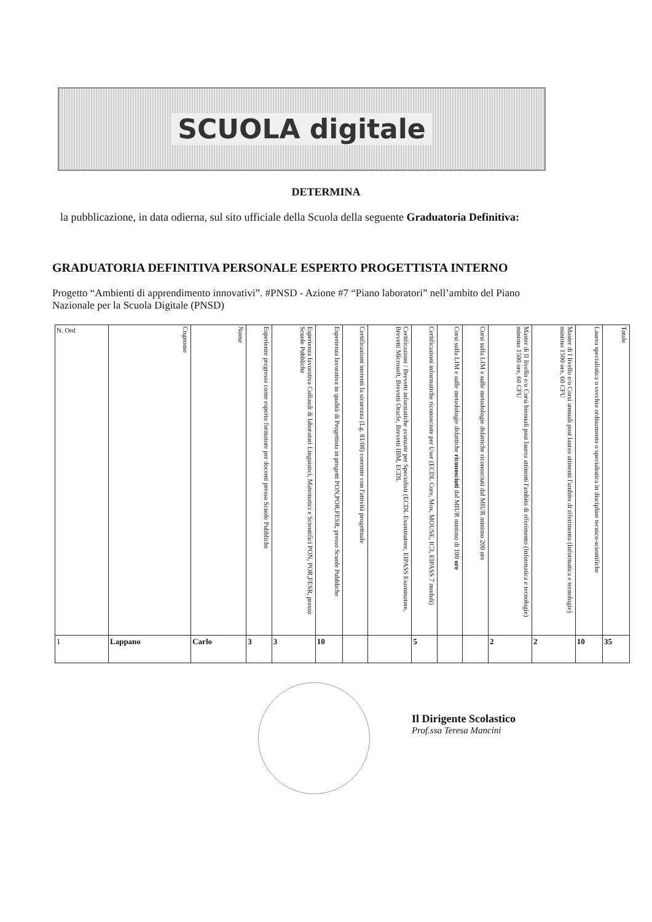SCUOLA digitale
DETERMINA
la pubblicazione, in data odierna, sul sito ufficiale della Scuola della seguente Graduatoria Definitiva:
GRADUATORIA DEFINITIVA PERSONALE ESPERTO PROGETTISTA INTERNO
Progetto “Ambienti di apprendimento innovativi”. #PNSD - Azione #7 “Piano laboratori” nell’ambito del Piano Nazionale per la Scuola Digitale (PNSD)
| N. Ord | Cognome | Nome | Esperienze pregresse come esperto formatore per docenti presso Scuole Pubbliche | Esperienza lavorativa Collaudi di laboratori Linguistici, Matematici e Scientifici PON, POR,FESR, presso Scuole Pubbliche | Esperienza lavorativa in qualità di Progettista in progetti PON,POR,FESR, presso Scuole Pubbliche | Certificazioni inerenti la sicurezza (Lg. 81/08) coerente con l'attività progettuale | Certificazioni / Brevetti informatiche avanzate per Specialisti (ECDL Esaminatore, EIPASS Esaminatore, Brevetti Microsoft, Brevetti Oracle, Brevetti IBM, ECDL | Certificazioni informatiche riconosciute per User (ECDL Core, Mos, MOUSE, IC3, EIPASS 7 moduli) | Corsi sulla LIM e sulle metodologie didattiche riconosciuti dal MIUR minimo di 100 ore | Corsi sulla LIM e sulle metodologie didattiche riconosciuti dal MIUR minimo 200 ore | Master di II livello e/o Corsi biennali post laurea attinenti l'ambito di riferimento (Informatica e tecnologie) minimo 1500 ore, 60 CFU | Master di I livello e/o Corsi annuali post laurea attinenti l'ambito di riferimento (Informatica e tecnologie) minimo 1500 ore, 60 CFU | Laurea specialistica o vecchio ordinamento o specialistica in discipline tecnico-scientifiche | Totale |
| --- | --- | --- | --- | --- | --- | --- | --- | --- | --- | --- | --- | --- | --- | --- |
| 1 | Lappano | Carlo | 3 | 3 | 10 | | | 5 | | | 2 | 2 | 10 | 35 |
Il Dirigente Scolastico
Prof.ssa Teresa Mancini